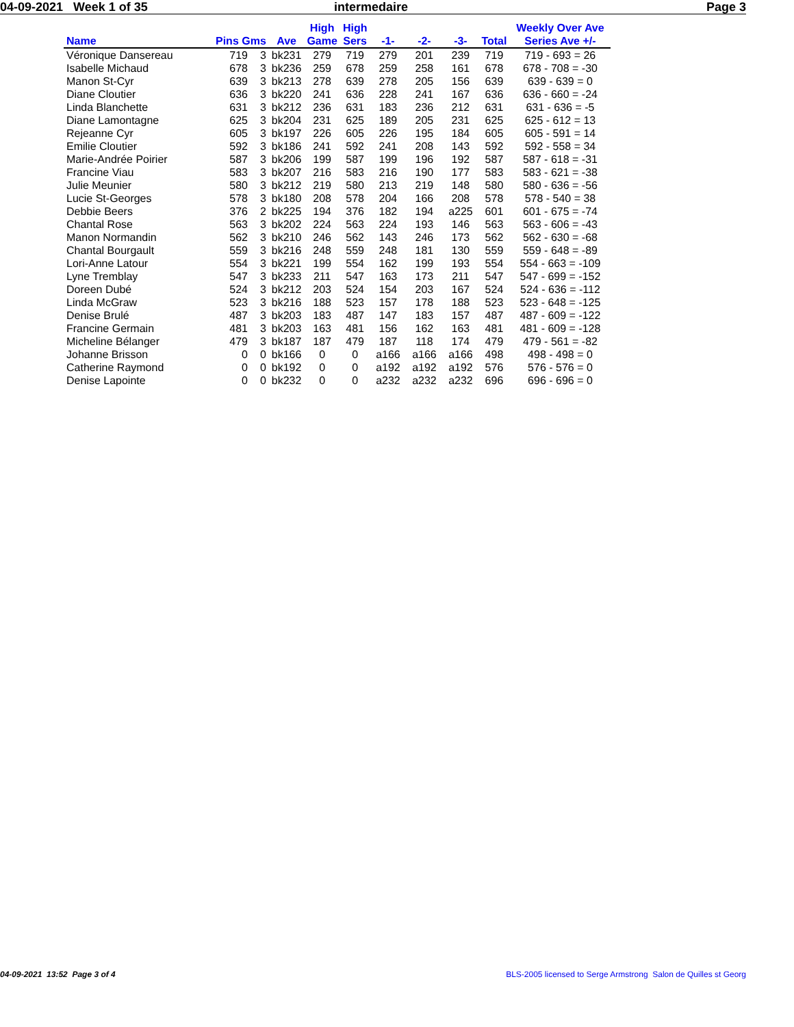04-09-2021 Week 1 of 35 intermedaire Page 3
| Name | Pins Gms | | Ave | High Game | High Sers | -1- | -2- | -3- | Total | Weekly Over Ave Series Ave +/- |
| --- | --- | --- | --- | --- | --- | --- | --- | --- | --- | --- |
| Véronique Dansereau | 719 | 3 | bk231 | 279 | 719 | 279 | 201 | 239 | 719 | 719 - 693 = 26 |
| Isabelle Michaud | 678 | 3 | bk236 | 259 | 678 | 259 | 258 | 161 | 678 | 678 - 708 = -30 |
| Manon St-Cyr | 639 | 3 | bk213 | 278 | 639 | 278 | 205 | 156 | 639 | 639 - 639 = 0 |
| Diane Cloutier | 636 | 3 | bk220 | 241 | 636 | 228 | 241 | 167 | 636 | 636 - 660 = -24 |
| Linda Blanchette | 631 | 3 | bk212 | 236 | 631 | 183 | 236 | 212 | 631 | 631 - 636 = -5 |
| Diane Lamontagne | 625 | 3 | bk204 | 231 | 625 | 189 | 205 | 231 | 625 | 625 - 612 = 13 |
| Rejeanne Cyr | 605 | 3 | bk197 | 226 | 605 | 226 | 195 | 184 | 605 | 605 - 591 = 14 |
| Emilie Cloutier | 592 | 3 | bk186 | 241 | 592 | 241 | 208 | 143 | 592 | 592 - 558 = 34 |
| Marie-Andrée Poirier | 587 | 3 | bk206 | 199 | 587 | 199 | 196 | 192 | 587 | 587 - 618 = -31 |
| Francine Viau | 583 | 3 | bk207 | 216 | 583 | 216 | 190 | 177 | 583 | 583 - 621 = -38 |
| Julie Meunier | 580 | 3 | bk212 | 219 | 580 | 213 | 219 | 148 | 580 | 580 - 636 = -56 |
| Lucie St-Georges | 578 | 3 | bk180 | 208 | 578 | 204 | 166 | 208 | 578 | 578 - 540 = 38 |
| Debbie Beers | 376 | 2 | bk225 | 194 | 376 | 182 | 194 | a225 | 601 | 601 - 675 = -74 |
| Chantal Rose | 563 | 3 | bk202 | 224 | 563 | 224 | 193 | 146 | 563 | 563 - 606 = -43 |
| Manon Normandin | 562 | 3 | bk210 | 246 | 562 | 143 | 246 | 173 | 562 | 562 - 630 = -68 |
| Chantal Bourgault | 559 | 3 | bk216 | 248 | 559 | 248 | 181 | 130 | 559 | 559 - 648 = -89 |
| Lori-Anne Latour | 554 | 3 | bk221 | 199 | 554 | 162 | 199 | 193 | 554 | 554 - 663 = -109 |
| Lyne Tremblay | 547 | 3 | bk233 | 211 | 547 | 163 | 173 | 211 | 547 | 547 - 699 = -152 |
| Doreen Dubé | 524 | 3 | bk212 | 203 | 524 | 154 | 203 | 167 | 524 | 524 - 636 = -112 |
| Linda McGraw | 523 | 3 | bk216 | 188 | 523 | 157 | 178 | 188 | 523 | 523 - 648 = -125 |
| Denise Brulé | 487 | 3 | bk203 | 183 | 487 | 147 | 183 | 157 | 487 | 487 - 609 = -122 |
| Francine Germain | 481 | 3 | bk203 | 163 | 481 | 156 | 162 | 163 | 481 | 481 - 609 = -128 |
| Micheline Bélanger | 479 | 3 | bk187 | 187 | 479 | 187 | 118 | 174 | 479 | 479 - 561 = -82 |
| Johanne Brisson | 0 | 0 | bk166 | 0 | 0 | a166 | a166 | a166 | 498 | 498 - 498 = 0 |
| Catherine Raymond | 0 | 0 | bk192 | 0 | 0 | a192 | a192 | a192 | 576 | 576 - 576 = 0 |
| Denise Lapointe | 0 | 0 | bk232 | 0 | 0 | a232 | a232 | a232 | 696 | 696 - 696 = 0 |
04-09-2021 13:52 Page 3 of 4 BLS-2005 licensed to Serge Armstrong Salon de Quilles st Georg